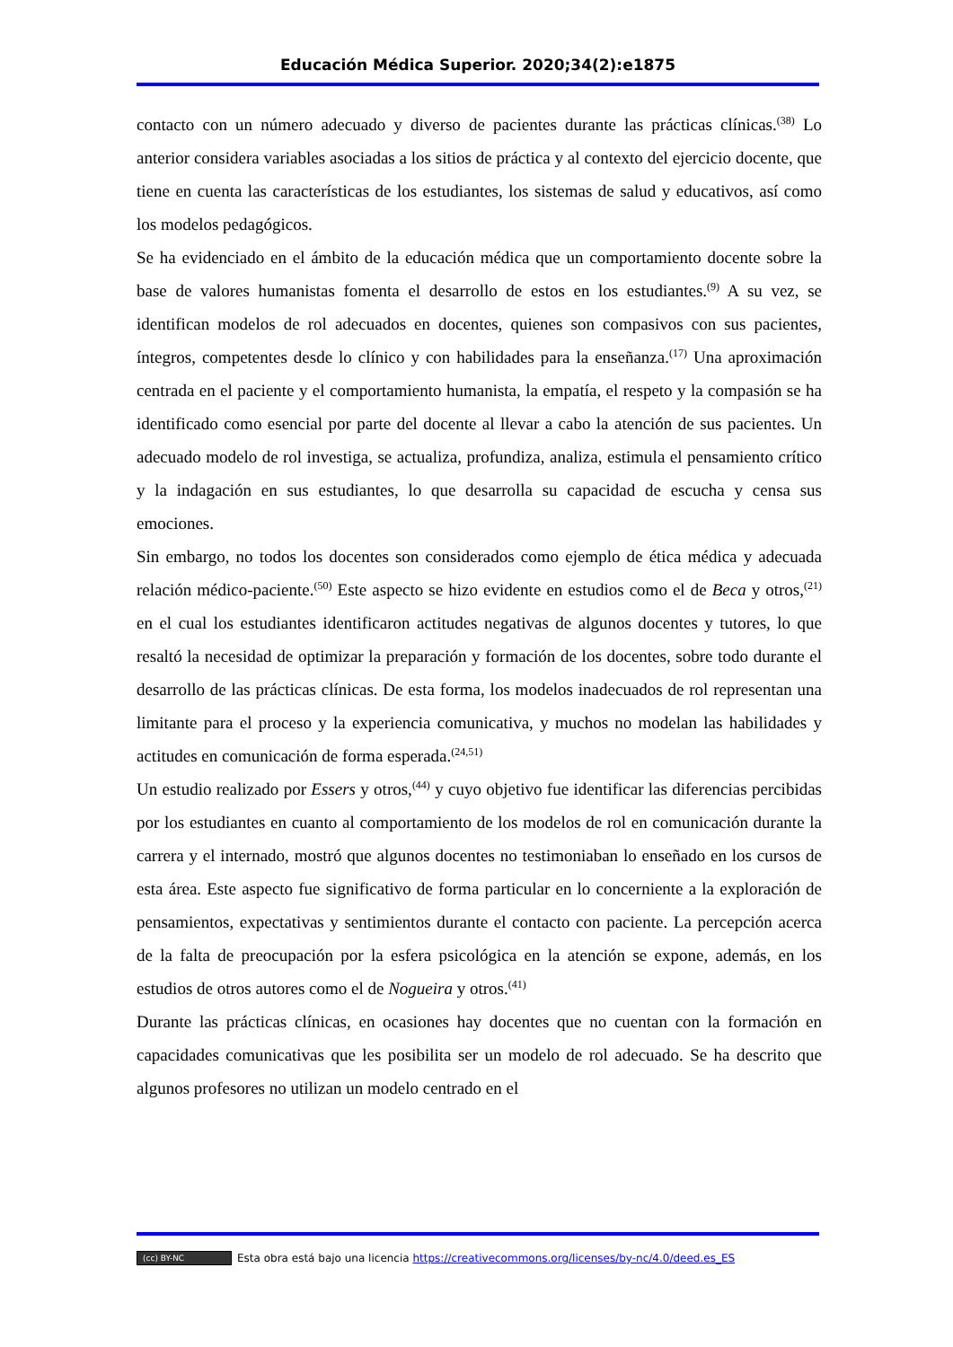Educación Médica Superior. 2020;34(2):e1875
contacto con un número adecuado y diverso de pacientes durante las prácticas clínicas.<sup>(38)</sup> Lo anterior considera variables asociadas a los sitios de práctica y al contexto del ejercicio docente, que tiene en cuenta las características de los estudiantes, los sistemas de salud y educativos, así como los modelos pedagógicos.
Se ha evidenciado en el ámbito de la educación médica que un comportamiento docente sobre la base de valores humanistas fomenta el desarrollo de estos en los estudiantes.<sup>(9)</sup> A su vez, se identifican modelos de rol adecuados en docentes, quienes son compasivos con sus pacientes, íntegros, competentes desde lo clínico y con habilidades para la enseñanza.<sup>(17)</sup> Una aproximación centrada en el paciente y el comportamiento humanista, la empatía, el respeto y la compasión se ha identificado como esencial por parte del docente al llevar a cabo la atención de sus pacientes. Un adecuado modelo de rol investiga, se actualiza, profundiza, analiza, estimula el pensamiento crítico y la indagación en sus estudiantes, lo que desarrolla su capacidad de escucha y censa sus emociones.
Sin embargo, no todos los docentes son considerados como ejemplo de ética médica y adecuada relación médico-paciente.<sup>(50)</sup> Este aspecto se hizo evidente en estudios como el de Beca y otros,<sup>(21)</sup> en el cual los estudiantes identificaron actitudes negativas de algunos docentes y tutores, lo que resaltó la necesidad de optimizar la preparación y formación de los docentes, sobre todo durante el desarrollo de las prácticas clínicas. De esta forma, los modelos inadecuados de rol representan una limitante para el proceso y la experiencia comunicativa, y muchos no modelan las habilidades y actitudes en comunicación de forma esperada.<sup>(24,51)</sup>
Un estudio realizado por Essers y otros,<sup>(44)</sup> y cuyo objetivo fue identificar las diferencias percibidas por los estudiantes en cuanto al comportamiento de los modelos de rol en comunicación durante la carrera y el internado, mostró que algunos docentes no testimoniaban lo enseñado en los cursos de esta área. Este aspecto fue significativo de forma particular en lo concerniente a la exploración de pensamientos, expectativas y sentimientos durante el contacto con paciente. La percepción acerca de la falta de preocupación por la esfera psicológica en la atención se expone, además, en los estudios de otros autores como el de Nogueira y otros.<sup>(41)</sup>
Durante las prácticas clínicas, en ocasiones hay docentes que no cuentan con la formación en capacidades comunicativas que les posibilita ser un modelo de rol adecuado. Se ha descrito que algunos profesores no utilizan un modelo centrado en el
(cc) BY-NC Esta obra está bajo una licencia https://creativecommons.org/licenses/by-nc/4.0/deed.es_ES